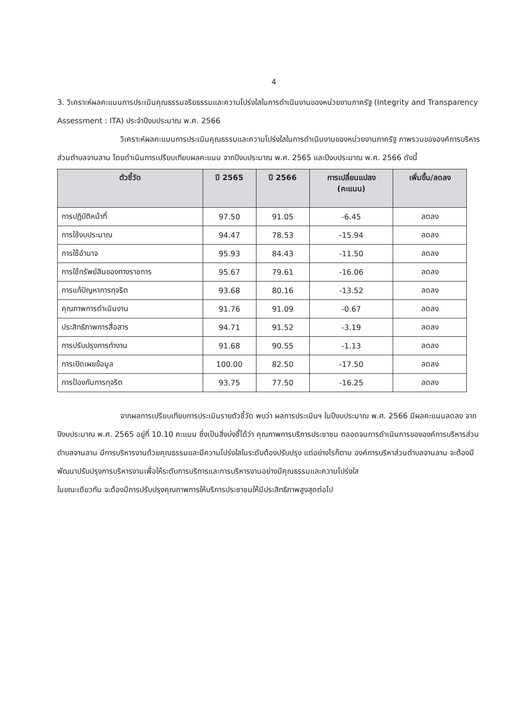4
3. วิเคราะห์ผลคะแนนการประเมินคุณธรรมจริยธรรมและความโปร่งใสในการดำเนินงานของหน่วยงานภาครัฐ (Integrity and Transparency Assessment : ITA) ประจำปีงบประมาณ พ.ศ. 2566
วิเคราะห์ผลคะแนนการประเมินคุณธรรมและความโปร่งใสในการดำเนินงานของหน่วยงานภาครัฐ ภาพรวมขององค์การบริหารส่วนตำบลจานลาน โดยดำเนินการเปรียบเทียบผลคะแนน จากปีงบประมาณ พ.ศ. 2565 และปีงบประมาณ พ.ศ. 2566 ดังนี้
| ตัวชี้วัด | ปี 2565 | ปี 2566 | การเปลี่ยนแปลง (คะแนน) | เพิ่มขึ้น/ลดลง |
| --- | --- | --- | --- | --- |
| การปฏิบัติหน้าที่ | 97.50 | 91.05 | -6.45 | ลดลง |
| การใช้งบประมาณ | 94.47 | 78.53 | -15.94 | ลดลง |
| การใช้อำนาจ | 95.93 | 84.43 | -11.50 | ลดลง |
| การใช้ทรัพย์สินของทางราชการ | 95.67 | 79.61 | -16.06 | ลดลง |
| การแก้ปัญหาการทุจริต | 93.68 | 80.16 | -13.52 | ลดลง |
| คุณภาพการดำเนินงาน | 91.76 | 91.09 | -0.67 | ลดลง |
| ประสิทธิภาพการสื่อสาร | 94.71 | 91.52 | -3.19 | ลดลง |
| การปรับปรุงการทำงาน | 91.68 | 90.55 | -1.13 | ลดลง |
| การเปิดเผยข้อมูล | 100.00 | 82.50 | -17.50 | ลดลง |
| การป้องกันการทุจริต | 93.75 | 77.50 | -16.25 | ลดลง |
จากผลการเปรียบเทียบการประเมินรายตัวชี้วัด พบว่า ผลการประเมินฯ ในปีงบประมาณ พ.ศ. 2566 มีผลคะแนนลดลง จากปีงบประมาณ พ.ศ. 2565 อยู่ที่ 10.10 คะแนน ซึ่งเป็นสิ่งบ่งชี้ได้ว่า คุณภาพการบริการประชาชน ตลอดจนการดำเนินการขององค์การบริหารส่วนตำบลจานลาน มีการบริหารงานด้วยคุณธรรมและมีความโปร่งใสในระดับต้องปรับปรุง แต่อย่างไรก็ตาม องค์การบริหาส่วนตำบลจานลาน จะต้องมีพัฒนาปรับปรุงการบริหารงานเพื่อให้ระดับการบริการและการบริหารงานอย่างมีคุณธรรมและความโปร่งใส
ในขณะเดียวกัน จะต้องมีการปรับปรุงคุณภาพการให้บริการประชาชนให้มีประสิทธิภาพสูงสุดต่อไป